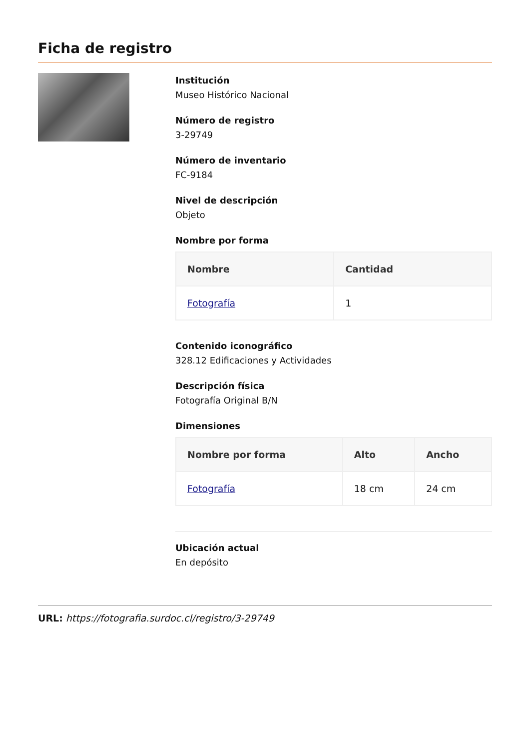Ficha de registro
Institución
Museo Histórico Nacional
Número de registro
3-29749
Número de inventario
FC-9184
Nivel de descripción
Objeto
Nombre por forma
| Nombre | Cantidad |
| --- | --- |
| Fotografía | 1 |
Contenido iconográfico
328.12 Edificaciones y Actividades
Descripción física
Fotografía Original B/N
Dimensiones
| Nombre por forma | Alto | Ancho |
| --- | --- | --- |
| Fotografía | 18 cm | 24 cm |
Ubicación actual
En depósito
URL: https://fotografia.surdoc.cl/registro/3-29749